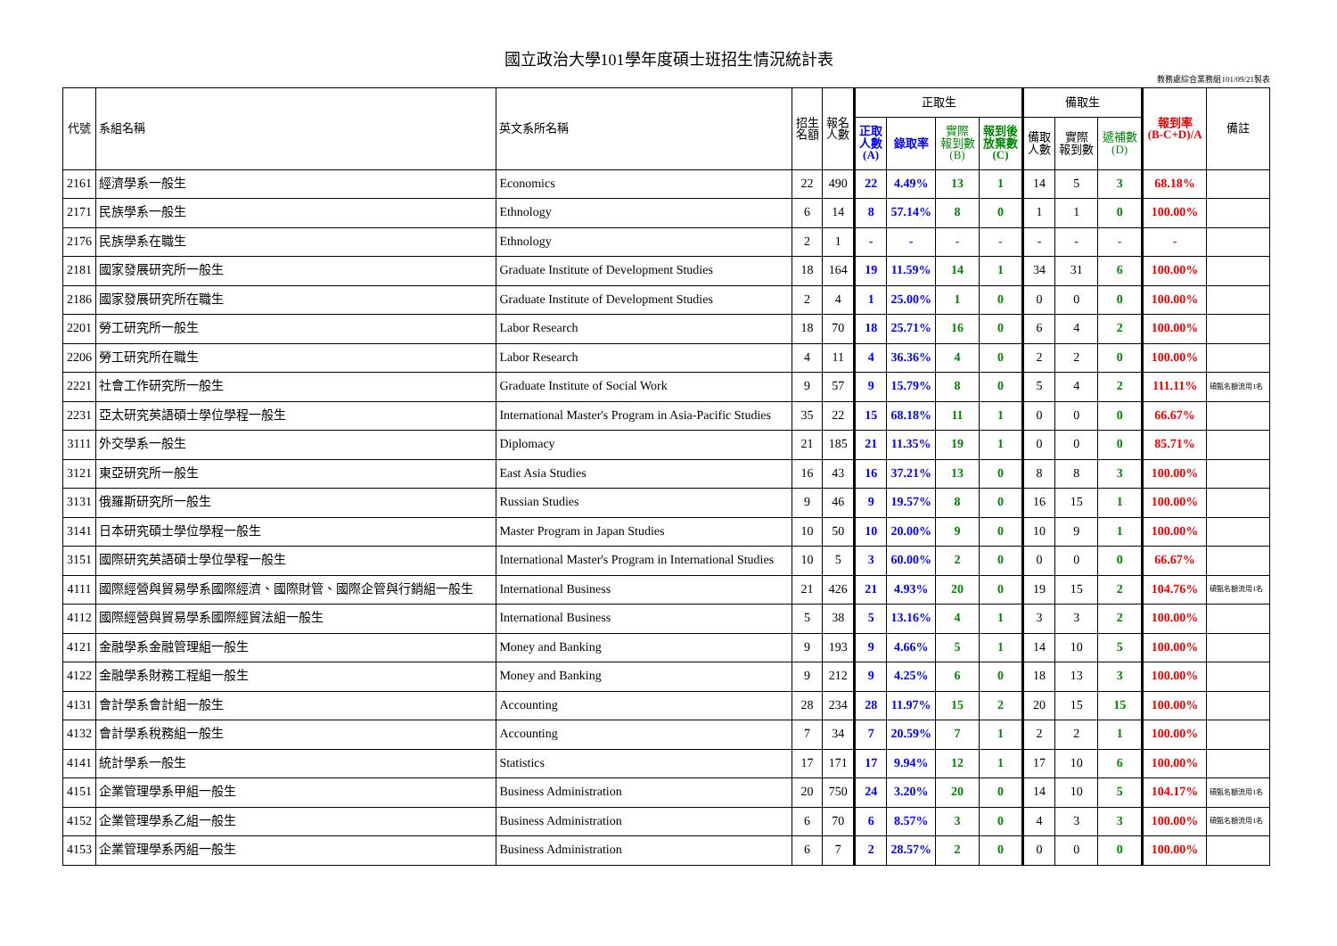國立政治大學101學年度碩士班招生情況統計表
教務處綜合業務組101/09/21製表
| 代號 | 系組名稱 | 英文系所名稱 | 招生 名額 | 報名 人數 | 正取生 | | | | 備取生 | | | 報到率 (B-C+D)/A | 備註 |
| --- | --- | --- | --- | --- | --- | --- | --- | --- | --- | --- | --- | --- | --- |
| | | | | | 正取 人數 (A) | 錄取率 | 實際 報到數 (B) | 報到後 放棄數 (C) | 備取 人數 | 實際 報到數 | 遞補數 (D) | | |
| 2161 | 經濟學系一般生 | Economics | 22 | 490 | 22 | 4.49% | 13 | 1 | 14 | 5 | 3 | 68.18% | |
| 2171 | 民族學系一般生 | Ethnology | 6 | 14 | 8 | 57.14% | 8 | 0 | 1 | 1 | 0 | 100.00% | |
| 2176 | 民族學系在職生 | Ethnology | 2 | 1 | - | - | - | - | - | - | - | - | |
| 2181 | 國家發展研究所一般生 | Graduate Institute of Development Studies | 18 | 164 | 19 | 11.59% | 14 | 1 | 34 | 31 | 6 | 100.00% | |
| 2186 | 國家發展研究所在職生 | Graduate Institute of Development Studies | 2 | 4 | 1 | 25.00% | 1 | 0 | 0 | 0 | 0 | 100.00% | |
| 2201 | 勞工研究所一般生 | Labor Research | 18 | 70 | 18 | 25.71% | 16 | 0 | 6 | 4 | 2 | 100.00% | |
| 2206 | 勞工研究所在職生 | Labor Research | 4 | 11 | 4 | 36.36% | 4 | 0 | 2 | 2 | 0 | 100.00% | |
| 2221 | 社會工作研究所一般生 | Graduate Institute of Social Work | 9 | 57 | 9 | 15.79% | 8 | 0 | 5 | 4 | 2 | 111.11% | 碩甄名額流用1名 |
| 2231 | 亞太研究英語碩士學位學程一般生 | International Master's Program in Asia-Pacific Studies | 35 | 22 | 15 | 68.18% | 11 | 1 | 0 | 0 | 0 | 66.67% | |
| 3111 | 外交學系一般生 | Diplomacy | 21 | 185 | 21 | 11.35% | 19 | 1 | 0 | 0 | 0 | 85.71% | |
| 3121 | 東亞研究所一般生 | East Asia Studies | 16 | 43 | 16 | 37.21% | 13 | 0 | 8 | 8 | 3 | 100.00% | |
| 3131 | 俄羅斯研究所一般生 | Russian Studies | 9 | 46 | 9 | 19.57% | 8 | 0 | 16 | 15 | 1 | 100.00% | |
| 3141 | 日本研究碩士學位學程一般生 | Master Program in Japan Studies | 10 | 50 | 10 | 20.00% | 9 | 0 | 10 | 9 | 1 | 100.00% | |
| 3151 | 國際研究英語碩士學位學程一般生 | International Master's Program in International Studies | 10 | 5 | 3 | 60.00% | 2 | 0 | 0 | 0 | 0 | 66.67% | |
| 4111 | 國際經營與貿易學系國際經濟、國際財管、國際企管與行銷組一般生 | International Business | 21 | 426 | 21 | 4.93% | 20 | 0 | 19 | 15 | 2 | 104.76% | 碩甄名額流用1名 |
| 4112 | 國際經營與貿易學系國際經貿法組一般生 | International Business | 5 | 38 | 5 | 13.16% | 4 | 1 | 3 | 3 | 2 | 100.00% | |
| 4121 | 金融學系金融管理組一般生 | Money and Banking | 9 | 193 | 9 | 4.66% | 5 | 1 | 14 | 10 | 5 | 100.00% | |
| 4122 | 金融學系財務工程組一般生 | Money and Banking | 9 | 212 | 9 | 4.25% | 6 | 0 | 18 | 13 | 3 | 100.00% | |
| 4131 | 會計學系會計組一般生 | Accounting | 28 | 234 | 28 | 11.97% | 15 | 2 | 20 | 15 | 15 | 100.00% | |
| 4132 | 會計學系稅務組一般生 | Accounting | 7 | 34 | 7 | 20.59% | 7 | 1 | 2 | 2 | 1 | 100.00% | |
| 4141 | 統計學系一般生 | Statistics | 17 | 171 | 17 | 9.94% | 12 | 1 | 17 | 10 | 6 | 100.00% | |
| 4151 | 企業管理學系甲組一般生 | Business Administration | 20 | 750 | 24 | 3.20% | 20 | 0 | 14 | 10 | 5 | 104.17% | 碩甄名額流用1名 |
| 4152 | 企業管理學系乙組一般生 | Business Administration | 6 | 70 | 6 | 8.57% | 3 | 0 | 4 | 3 | 3 | 100.00% | 碩甄名額流用1名 |
| 4153 | 企業管理學系丙組一般生 | Business Administration | 6 | 7 | 2 | 28.57% | 2 | 0 | 0 | 0 | 0 | 100.00% | |